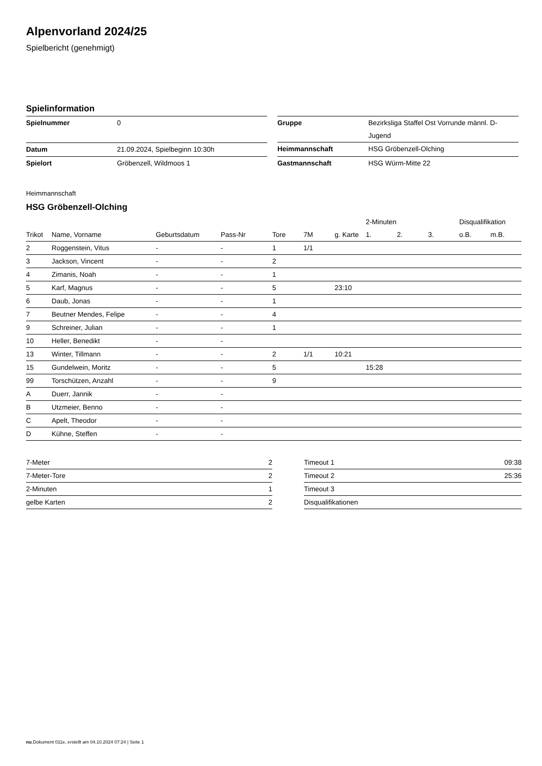Alpenvorland 2024/25
Spielbericht (genehmigt)
Spielinformation
| Spielnummer | 0 |
| Datum | 21.09.2024, Spielbeginn 10:30h |
| Spielort | Gröbenzell, Wildmoos 1 |
| Gruppe | Bezirksliga Staffel Ost Vorrunde männl. D-Jugend |
| Heimmannschaft | HSG Gröbenzell-Olching |
| Gastmannschaft | HSG Würm-Mitte 22 |
Heimmannschaft
HSG Gröbenzell-Olching
| | | | | | | | 2-Minuten | | | Disqualifikation | |
| --- | --- | --- | --- | --- | --- | --- | --- | --- | --- | --- | --- |
| Trikot | Name, Vorname | Geburtsdatum | Pass-Nr | Tore | 7M | g. Karte | 1. | 2. | 3. | o.B. | m.B. |
| 2 | Roggenstein, Vitus | - | - | 1 | 1/1 | | | | | | |
| 3 | Jackson, Vincent | - | - | 2 | | | | | | | |
| 4 | Zimanis, Noah | - | - | 1 | | | | | | | |
| 5 | Karf, Magnus | - | - | 5 | | 23:10 | | | | | |
| 6 | Daub, Jonas | - | - | 1 | | | | | | | |
| 7 | Beutner Mendes, Felipe | - | - | 4 | | | | | | | |
| 9 | Schreiner, Julian | - | - | 1 | | | | | | | |
| 10 | Heller, Benedikt | - | - | | | | | | | | |
| 13 | Winter, Tillmann | - | - | 2 | 1/1 | 10:21 | | | | | |
| 15 | Gundelwein, Moritz | - | - | 5 | | | 15:28 | | | | |
| 99 | Torschützen, Anzahl | - | - | 9 | | | | | | | |
| A | Duerr, Jannik | - | - | | | | | | | | |
| B | Utzmeier, Benno | - | - | | | | | | | | |
| C | Apelt, Theodor | - | - | | | | | | | | |
| D | Kühne, Steffen | - | - | | | | | | | | |
| 7-Meter | 2 |
| 7-Meter-Tore | 2 |
| 2-Minuten | 1 |
| gelbe Karten | 2 |
| Timeout 1 | 09:38 |
| Timeout 2 | 25:36 |
| Timeout 3 | |
| Disqualifikationen | |
nu.Dokument 011e, erstellt am 04.10.2024 07:24 | Seite 1